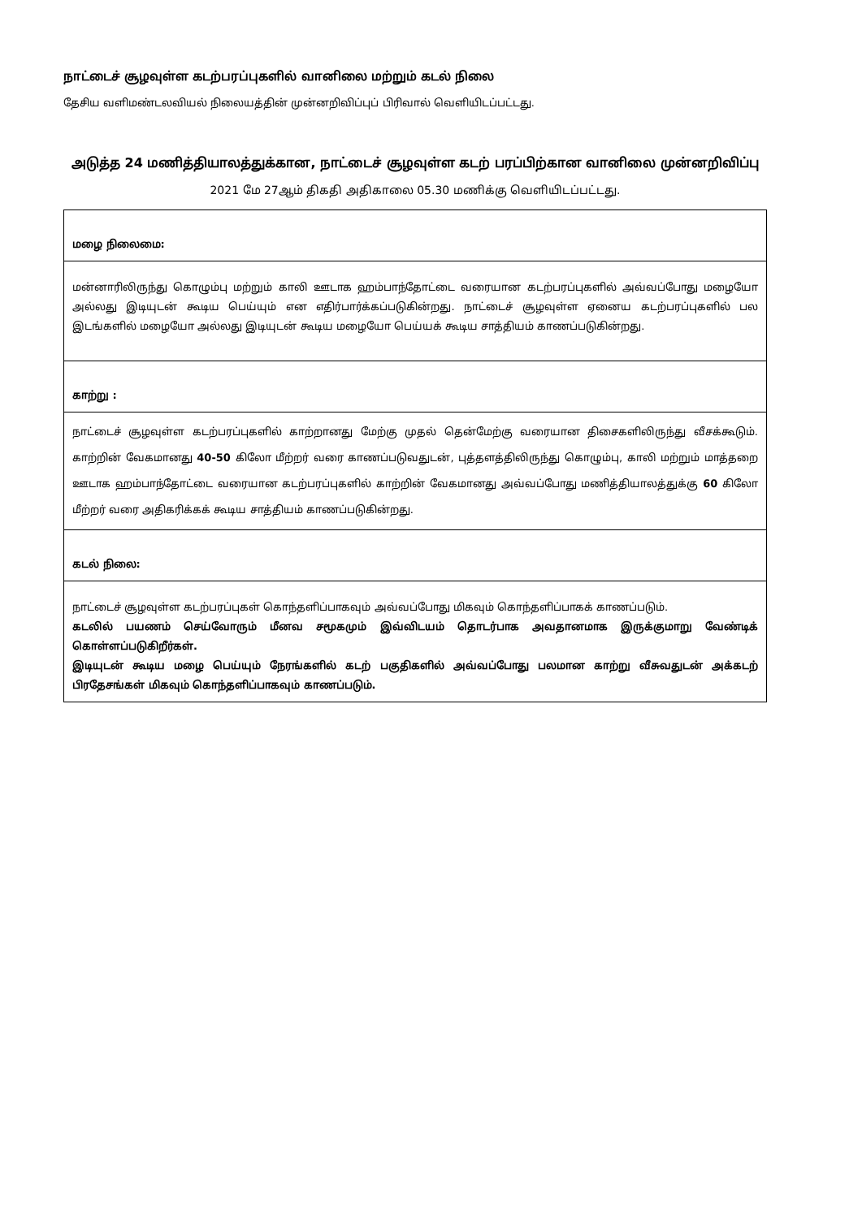நாட்டைச் சூழவுள்ள கடற்பரப்புகளில் வானிலை மற்றும் கடல் நிலை
தேசிய வளிமண்டலவியல் நிலையத்தின் முன்னறிவிப்புப் பிரிவால் வெளியிடப்பட்டது.
அடுத்த 24 மணித்தியாலத்துக்கான, நாட்டைச் சூழவுள்ள கடற் பரப்பிற்கான வானிலை முன்னறிவிப்பு
2021 மே 27ஆம் திகதி அதிகாலை 05.30 மணிக்கு வெளியிடப்பட்டது.
| மழை நிலைமை: |
| மன்னாரிலிருந்து கொழும்பு மற்றும் காலி ஊடாக ஹம்பாந்தோட்டை வரையான கடற்பரப்புகளில் அவ்வப்போது மழையோ அல்லது இடியுடன் கூடிய பெய்யும் என எதிர்பார்க்கப்படுகின்றது. நாட்டைச் சூழவுள்ள ஏனைய கடற்பரப்புகளில் பல இடங்களில் மழையோ அல்லது இடியுடன் கூடிய மழையோ பெய்யக் கூடிய சாத்தியம் காணப்படுகின்றது. |
| காற்று : |
| நாட்டைச் சூழவுள்ள கடற்பரப்புகளில் காற்றானது மேற்கு முதல் தென்மேற்கு வரையான திசைகளிலிருந்து வீசக்கூடும். காற்றின் வேகமானது 40-50 கிலோ மீற்றர் வரை காணப்படுவதுடன், புத்தளத்திலிருந்து கொழும்பு, காலி மற்றும் மாத்தறை ஊடாக ஹம்பாந்தோட்டை வரையான கடற்பரப்புகளில் காற்றின் வேகமானது அவ்வப்போது மணித்தியாலத்துக்கு 60 கிலோ மீற்றர் வரை அதிகரிக்கக் கூடிய சாத்தியம் காணப்படுகின்றது. |
| கடல் நிலை: |
| நாட்டைச் சூழவுள்ள கடற்பரப்புகள் கொந்தளிப்பாகவும் அவ்வப்போது மிகவும் கொந்தளிப்பாகக் காணப்படும். கடலில் பயணம் செய்வோரும் மீனவ சமூகமும் இவ்விடயம் தொடர்பாக அவதானமாக இருக்குமாறு வேண்டிக் கொள்ளப்படுகிறீர்கள். இடியுடன் கூடிய மழை பெய்யும் நேரங்களில் கடற் பகுதிகளில் அவ்வப்போது பலமான காற்று வீசுவதுடன் அக்கடற் பிரதேசங்கள் மிகவும் கொந்தளிப்பாகவும் காணப்படும். |